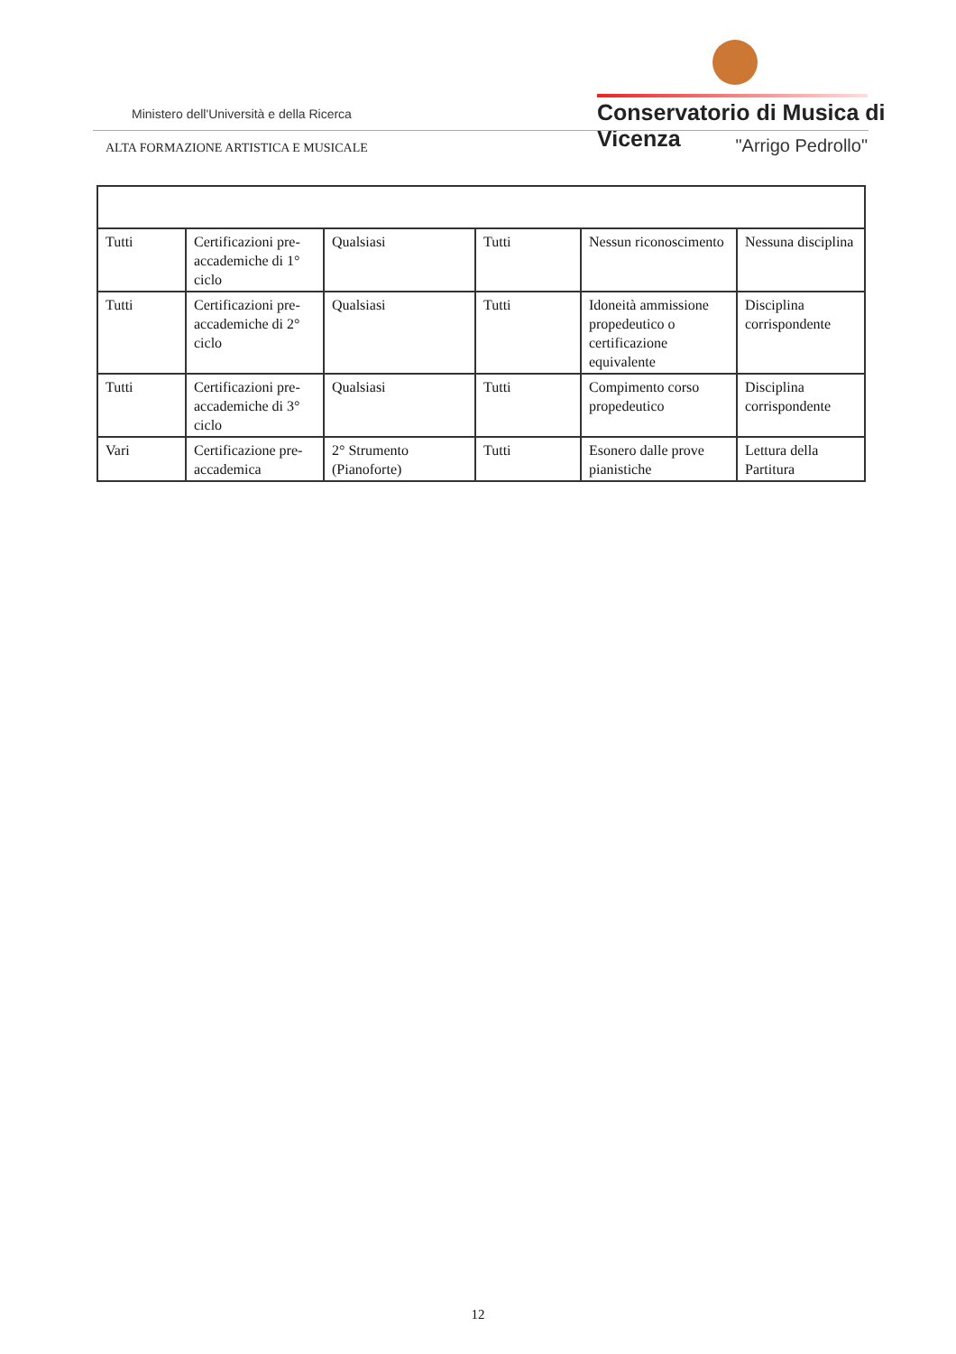Ministero dell'Università e della Ricerca
Conservatorio di Musica di Vicenza
ALTA FORMAZIONE ARTISTICA E MUSICALE
"Arrigo Pedrollo"
| Tutti | Certificazioni pre-accademiche di 1° ciclo | Qualsiasi | Tutti | Nessun riconoscimento | Nessuna disciplina |
| Tutti | Certificazioni pre-accademiche di 2° ciclo | Qualsiasi | Tutti | Idoneità ammissione propedeutico o certificazione equivalente | Disciplina corrispondente |
| Tutti | Certificazioni pre-accademiche di 3° ciclo | Qualsiasi | Tutti | Compimento corso propedeutico | Disciplina corrispondente |
| Vari | Certificazione pre-accademica | 2° Strumento (Pianoforte) | Tutti | Esonero dalle prove pianistiche | Lettura della Partitura |
12